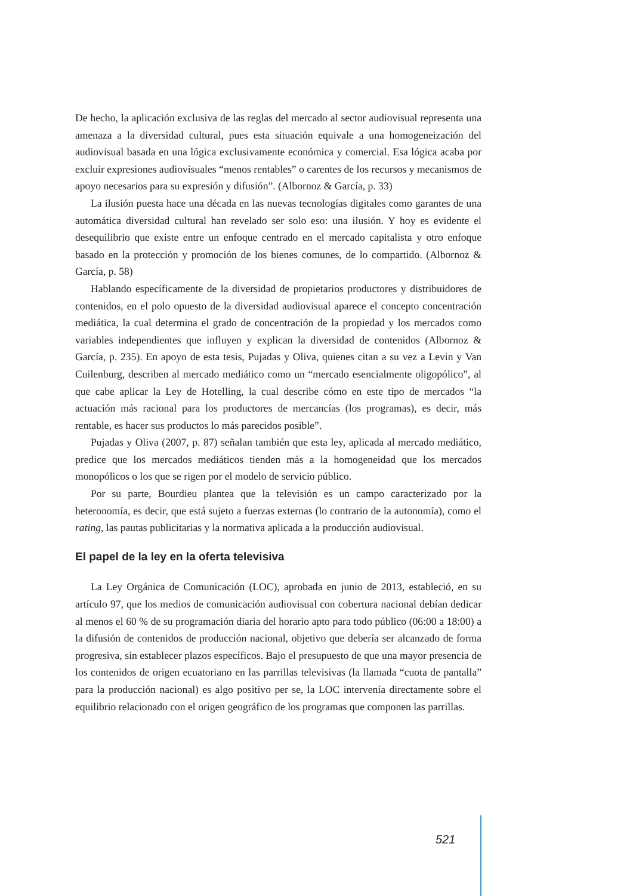De hecho, la aplicación exclusiva de las reglas del mercado al sector audiovisual representa una amenaza a la diversidad cultural, pues esta situación equivale a una homogeneización del audiovisual basada en una lógica exclusivamente económica y comercial. Esa lógica acaba por excluir expresiones audiovisuales “menos rentables” o carentes de los recursos y mecanismos de apoyo necesarios para su expresión y difusión”. (Albornoz & García, p. 33)
La ilusión puesta hace una década en las nuevas tecnologías digitales como garantes de una automática diversidad cultural han revelado ser solo eso: una ilusión. Y hoy es evidente el desequilibrio que existe entre un enfoque centrado en el mercado capitalista y otro enfoque basado en la protección y promoción de los bienes comunes, de lo compartido. (Albornoz & García, p. 58)
Hablando específicamente de la diversidad de propietarios productores y distribuidores de contenidos, en el polo opuesto de la diversidad audiovisual aparece el concepto concentración mediática, la cual determina el grado de concentración de la propiedad y los mercados como variables independientes que influyen y explican la diversidad de contenidos (Albornoz & García, p. 235). En apoyo de esta tesis, Pujadas y Oliva, quienes citan a su vez a Levin y Van Cuilenburg, describen al mercado mediático como un “mercado esencialmente oligopólico”, al que cabe aplicar la Ley de Hotelling, la cual describe cómo en este tipo de mercados “la actuación más racional para los productores de mercancías (los programas), es decir, más rentable, es hacer sus productos lo más parecidos posible”.
Pujadas y Oliva (2007, p. 87) señalan también que esta ley, aplicada al mercado mediático, predice que los mercados mediáticos tienden más a la homogeneidad que los mercados monopólicos o los que se rigen por el modelo de servicio público.
Por su parte, Bourdieu plantea que la televisión es un campo caracterizado por la heteronomía, es decir, que está sujeto a fuerzas externas (lo contrario de la autonomía), como el rating, las pautas publicitarias y la normativa aplicada a la producción audiovisual.
El papel de la ley en la oferta televisiva
La Ley Orgánica de Comunicación (LOC), aprobada en junio de 2013, estableció, en su artículo 97, que los medios de comunicación audiovisual con cobertura nacional debían dedicar al menos el 60 % de su programación diaria del horario apto para todo público (06:00 a 18:00) a la difusión de contenidos de producción nacional, objetivo que debería ser alcanzado de forma progresiva, sin establecer plazos específicos. Bajo el presupuesto de que una mayor presencia de los contenidos de origen ecuatoriano en las parrillas televisivas (la llamada “cuota de pantalla” para la producción nacional) es algo positivo per se, la LOC intervenía directamente sobre el equilibrio relacionado con el origen geográfico de los programas que componen las parrillas.
521